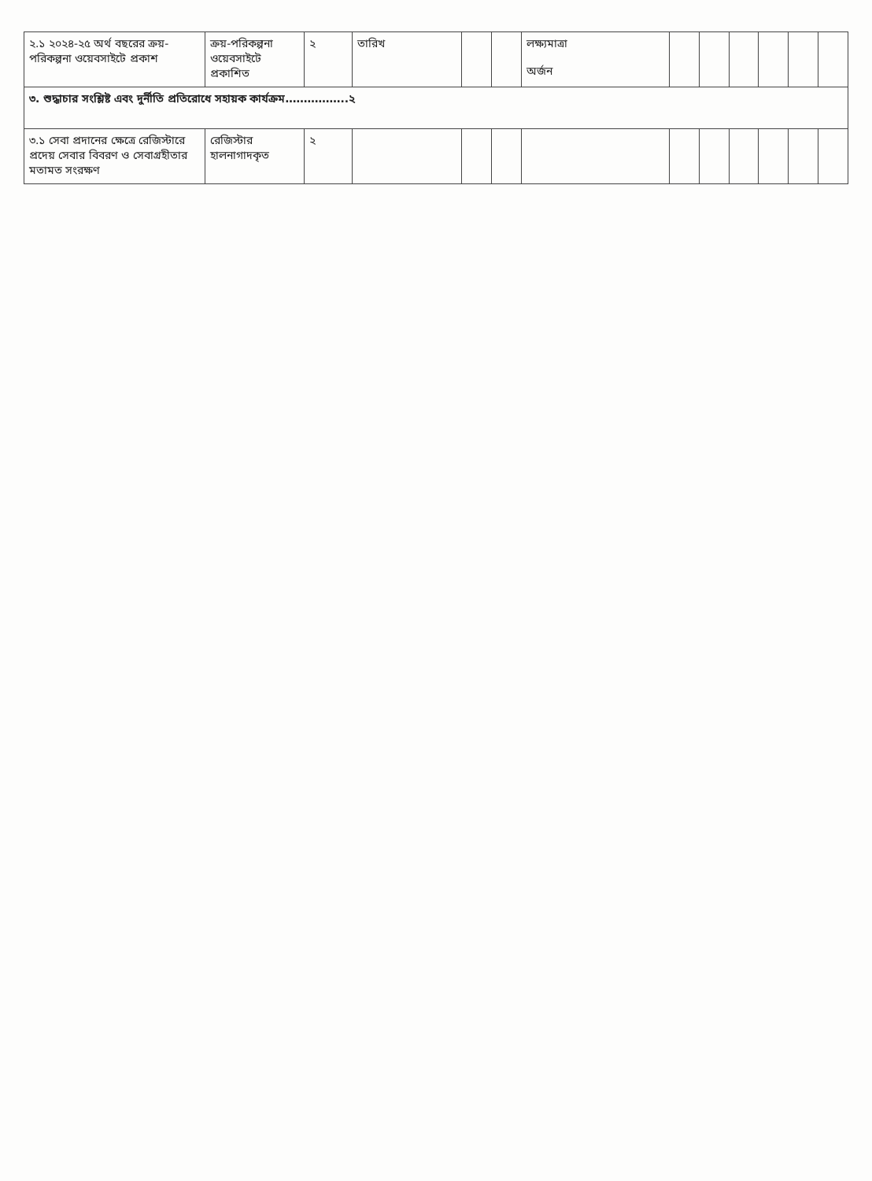| ২.১ ২০২৪-২৫ অর্থ বছরের ক্রয়-পরিকল্পনা ওয়েবসাইটে প্রকাশ | ক্রয়-পরিকল্পনা ওয়েবসাইটে প্রকাশিত | ২ | তারিখ | | | লক্ষ্যমাত্রা অর্জন | | | | | | |
| ৩. শুদ্ধাচার সংশ্লিষ্ট এবং দুর্নীতি প্রতিরোধে সহায়ক কার্যক্রম……………..২ | | | | | | | | | | | | |
| ৩.১ সেবা প্রদানের ক্ষেত্রে রেজিস্টারে প্রদেয় সেবার বিবরণ ও সেবাগ্রহীতার মতামত সংরক্ষণ | রেজিস্টার হালনাগাদকৃত | ২ | | | | | | | | | | |